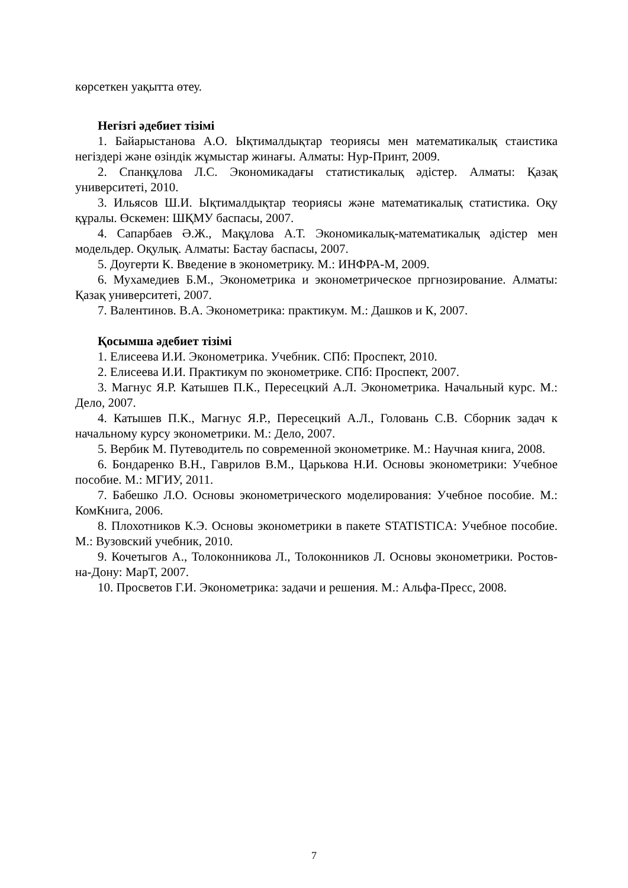көрсеткен уақытта өтеу.
Негізгі әдебиет тізімі
1. Байарыстанова А.О. Ықтималдықтар теориясы мен математикалық стаистика негіздері және өзіндік жұмыстар жинағы. Алматы: Нур-Принт, 2009.
2. Спанқұлова Л.С. Экономикадағы статистикалық әдістер. Алматы: Қазақ университеті, 2010.
3. Ильясов Ш.И. Ықтималдықтар теориясы және математикалық статистика. Оқу құралы. Өскемен: ШҚМУ баспасы, 2007.
4. Сапарбаев Ә.Ж., Мақұлова А.Т. Экономикалық-математикалық әдістер мен модельдер. Оқулық. Алматы: Бастау баспасы, 2007.
5. Доугерти К. Введение в эконометрику. М.: ИНФРА-М, 2009.
6. Мухамедиев Б.М., Эконометрика и эконометрическое пргнозирование. Алматы: Қазақ университеті, 2007.
7. Валентинов. В.А. Эконометрика: практикум. М.: Дашков и К, 2007.
Қосымша әдебиет тізімі
1. Елисеева И.И. Эконометрика. Учебник. СПб: Проспект, 2010.
2. Елисеева И.И. Практикум по эконометрике. СПб: Проспект, 2007.
3. Магнус Я.Р. Катышев П.К., Пересецкий А.Л. Эконометрика. Начальный курс. М.: Дело, 2007.
4. Катышев П.К., Магнус Я.Р., Пересецкий А.Л., Головань С.В. Сборник задач к начальному курсу эконометрики. М.: Дело, 2007.
5. Вербик М. Путеводитель по современной эконометрике. М.: Научная книга, 2008.
6. Бондаренко В.Н., Гаврилов В.М., Царькова Н.И. Основы эконометрики: Учебное пособие. М.: МГИУ, 2011.
7. Бабешко Л.О. Основы эконометрического моделирования: Учебное пособие. М.: КомКнига, 2006.
8. Плохотников К.Э. Основы эконометрики в пакете STATISTICA: Учебное пособие. М.: Вузовский учебник, 2010.
9. Кочетыгов А., Толоконникова Л., Толоконников Л. Основы эконометрики. Ростов-на-Дону: МарТ, 2007.
10. Просветов Г.И. Эконометрика: задачи и решения. М.: Альфа-Пресс, 2008.
7